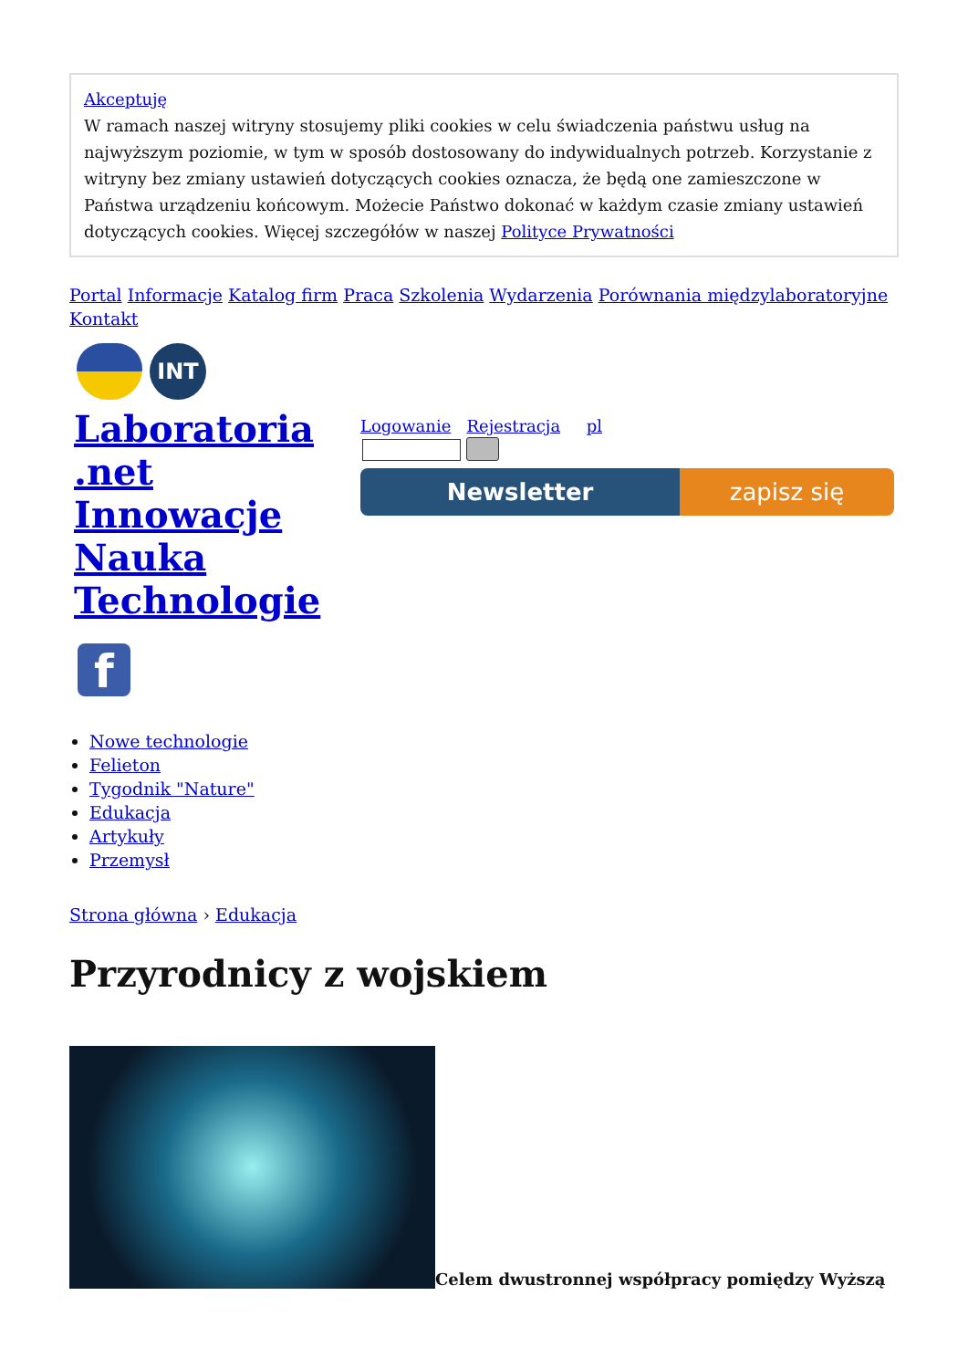Akceptuję
W ramach naszej witryny stosujemy pliki cookies w celu świadczenia państwu usług na najwyższym poziomie, w tym w sposób dostosowany do indywidualnych potrzeb. Korzystanie z witryny bez zmiany ustawień dotyczących cookies oznacza, że będą one zamieszczone w Państwa urządzeniu końcowym. Możecie Państwo dokonać w każdym czasie zmiany ustawień dotyczących cookies. Więcej szczegółów w naszej Polityce Prywatności
Portal Informacje Katalog firm Praca Szkolenia Wydarzenia Porównania międzylaboratoryjne Kontakt
INT
Laboratoria .net Innowacje Nauka Technologie
f
Logowanie Rejestracja pl
Newsletter zapisz się
Nowe technologie
Felieton
Tygodnik "Nature"
Edukacja
Artykuły
Przemysł
Strona główna › Edukacja
Przyrodnicy z wojskiem
Celem dwustronnej współpracy pomiędzy Wyższą